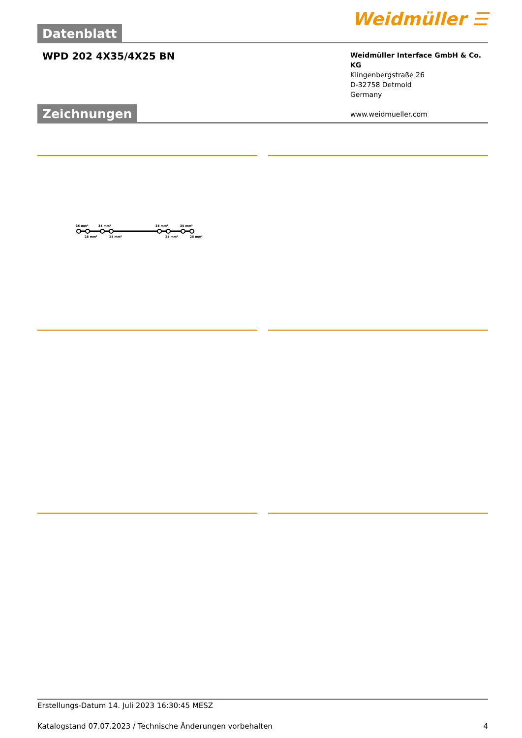Datenblatt
Weidmüller ☰
WPD 202 4X35/4X25 BN
Weidmüller Interface GmbH & Co. KG
Klingenbergstraße 26
D-32758 Detmold
Germany
www.weidmueller.com
Zeichnungen
35 mm²
35 mm²
35 mm²
35 mm²
25 mm²
25 mm²
25 mm²
25 mm²
Erstellungs-Datum 14. Juli 2023 16:30:45 MESZ
Katalogstand 07.07.2023 / Technische Änderungen vorbehalten 4